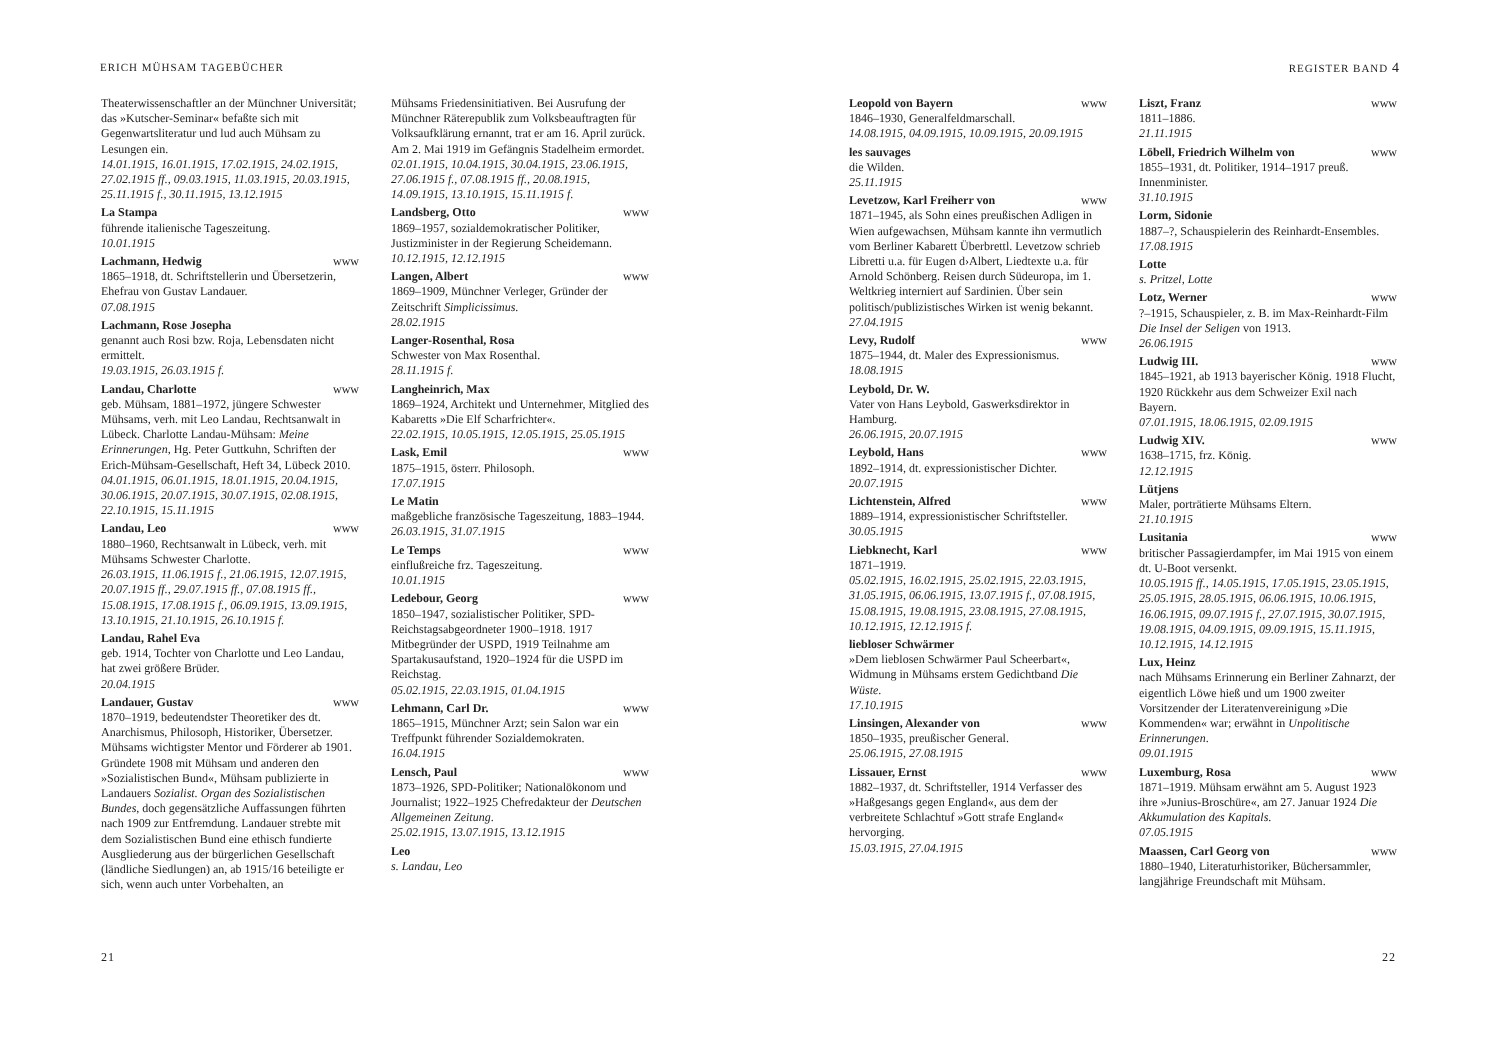ERICH MÜHSAM TAGEBÜCHER
Theaterwissenschaftler an der Münchner Universität; das »Kutscher-Seminar« befaßte sich mit Gegenwartsliteratur und lud auch Mühsam zu Lesungen ein.
14.01.1915, 16.01.1915, 17.02.1915, 24.02.1915, 27.02.1915 ff., 09.03.1915, 11.03.1915, 20.03.1915, 25.11.1915 f., 30.11.1915, 13.12.1915
La Stampa
führende italienische Tageszeitung.
10.01.1915
Lachmann, Hedwig www
1865–1918, dt. Schriftstellerin und Übersetzerin, Ehefrau von Gustav Landauer.
07.08.1915
Lachmann, Rose Josepha
genannt auch Rosi bzw. Roja, Lebensdaten nicht ermittelt.
19.03.1915, 26.03.1915 f.
Landau, Charlotte www
geb. Mühsam, 1881–1972, jüngere Schwester Mühsams, verh. mit Leo Landau, Rechtsanwalt in Lübeck. Charlotte Landau-Mühsam: Meine Erinnerungen, Hg. Peter Guttkuhn, Schriften der Erich-Mühsam-Gesellschaft, Heft 34, Lübeck 2010.
04.01.1915, 06.01.1915, 18.01.1915, 20.04.1915, 30.06.1915, 20.07.1915, 30.07.1915, 02.08.1915, 22.10.1915, 15.11.1915
Landau, Leo www
1880–1960, Rechtsanwalt in Lübeck, verh. mit Mühsams Schwester Charlotte.
26.03.1915, 11.06.1915 f., 21.06.1915, 12.07.1915, 20.07.1915 ff., 29.07.1915 ff., 07.08.1915 ff., 15.08.1915, 17.08.1915 f., 06.09.1915, 13.09.1915, 13.10.1915, 21.10.1915, 26.10.1915 f.
Landau, Rahel Eva
geb. 1914, Tochter von Charlotte und Leo Landau, hat zwei größere Brüder.
20.04.1915
Landauer, Gustav www
1870–1919, bedeutendster Theoretiker des dt. Anarchismus, Philosoph, Historiker, Übersetzer. Mühsams wichtigster Mentor und Förderer ab 1901. Gründete 1908 mit Mühsam und anderen den »Sozialistischen Bund«, Mühsam publizierte in Landauers Sozialist. Organ des Sozialistischen Bundes, doch gegensätzliche Auffassungen führten nach 1909 zur Entfremdung. Landauer strebte mit dem Sozialistischen Bund eine ethisch fundierte Ausgliederung aus der bürgerlichen Gesellschaft (ländliche Siedlungen) an, ab 1915/16 beteiligte er sich, wenn auch unter Vorbehalten, an
Mühsams Friedensinitiativen. Bei Ausrufung der Münchner Räterepublik zum Volksbeauftragten für Volksaufklärung ernannt, trat er am 16. April zurück. Am 2. Mai 1919 im Gefängnis Stadelheim ermordet.
02.01.1915, 10.04.1915, 30.04.1915, 23.06.1915, 27.06.1915 f., 07.08.1915 ff., 20.08.1915, 14.09.1915, 13.10.1915, 15.11.1915 f.
Landsberg, Otto www
1869–1957, sozialdemokratischer Politiker, Justizminister in der Regierung Scheidemann.
10.12.1915, 12.12.1915
Langen, Albert www
1869–1909, Münchner Verleger, Gründer der Zeitschrift Simplicissimus.
28.02.1915
Langer-Rosenthal, Rosa
Schwester von Max Rosenthal.
28.11.1915 f.
Langheinrich, Max
1869–1924, Architekt und Unternehmer, Mitglied des Kabaretts »Die Elf Scharfrichter«.
22.02.1915, 10.05.1915, 12.05.1915, 25.05.1915
Lask, Emil www
1875–1915, österr. Philosoph.
17.07.1915
Le Matin
maßgebliche französische Tageszeitung, 1883–1944.
26.03.1915, 31.07.1915
Le Temps www
einflußreiche frz. Tageszeitung.
10.01.1915
Ledebour, Georg www
1850–1947, sozialistischer Politiker, SPD-Reichstagsabgeordneter 1900–1918. 1917 Mitbegründer der USPD, 1919 Teilnahme am Spartakusaufstand, 1920–1924 für die USPD im Reichstag.
05.02.1915, 22.03.1915, 01.04.1915
Lehmann, Carl Dr. www
1865–1915, Münchner Arzt; sein Salon war ein Treffpunkt führender Sozialdemokraten.
16.04.1915
Lensch, Paul www
1873–1926, SPD-Politiker; Nationalökonom und Journalist; 1922–1925 Chefredakteur der Deutschen Allgemeinen Zeitung.
25.02.1915, 13.07.1915, 13.12.1915
Leo
s. Landau, Leo
21
REGISTER BAND 4
Leopold von Bayern www
1846–1930, Generalfeldmarschall.
14.08.1915, 04.09.1915, 10.09.1915, 20.09.1915
les sauvages
die Wilden.
25.11.1915
Levetzow, Karl Freiherr von www
1871–1945, als Sohn eines preußischen Adligen in Wien aufgewachsen, Mühsam kannte ihn vermutlich vom Berliner Kabarett Überbrettl. Levetzow schrieb Libretti u.a. für Eugen d›Albert, Liedtexte u.a. für Arnold Schönberg. Reisen durch Südeuropa, im 1. Weltkrieg interniert auf Sardinien. Über sein politisch/publizistisches Wirken ist wenig bekannt.
27.04.1915
Levy, Rudolf www
1875–1944, dt. Maler des Expressionismus.
18.08.1915
Leybold, Dr. W.
Vater von Hans Leybold, Gaswerksdirektor in Hamburg.
26.06.1915, 20.07.1915
Leybold, Hans www
1892–1914, dt. expressionistischer Dichter.
20.07.1915
Lichtenstein, Alfred www
1889–1914, expressionistischer Schriftsteller.
30.05.1915
Liebknecht, Karl www
1871–1919.
05.02.1915, 16.02.1915, 25.02.1915, 22.03.1915, 31.05.1915, 06.06.1915, 13.07.1915 f., 07.08.1915, 15.08.1915, 19.08.1915, 23.08.1915, 27.08.1915, 10.12.1915, 12.12.1915 f.
liebloser Schwärmer
»Dem lieblosen Schwärmer Paul Scheerbart«, Widmung in Mühsams erstem Gedichtband Die Wüste.
17.10.1915
Linsingen, Alexander von www
1850–1935, preußischer General.
25.06.1915, 27.08.1915
Lissauer, Ernst www
1882–1937, dt. Schriftsteller, 1914 Verfasser des »Haßgesangs gegen England«, aus dem der verbreitete Schlachtuf »Gott strafe England« hervorging.
15.03.1915, 27.04.1915
Liszt, Franz www
1811–1886.
21.11.1915
Löbell, Friedrich Wilhelm von www
1855–1931, dt. Politiker, 1914–1917 preuß. Innenminister.
31.10.1915
Lorm, Sidonie
1887–?, Schauspielerin des Reinhardt-Ensembles.
17.08.1915
Lotte
s. Pritzel, Lotte
Lotz, Werner www
?–1915, Schauspieler, z. B. im Max-Reinhardt-Film Die Insel der Seligen von 1913.
26.06.1915
Ludwig III. www
1845–1921, ab 1913 bayerischer König. 1918 Flucht, 1920 Rückkehr aus dem Schweizer Exil nach Bayern.
07.01.1915, 18.06.1915, 02.09.1915
Ludwig XIV. www
1638–1715, frz. König.
12.12.1915
Lütjens
Maler, porträtierte Mühsams Eltern.
21.10.1915
Lusitania www
britischer Passagierdampfer, im Mai 1915 von einem dt. U-Boot versenkt.
10.05.1915 ff., 14.05.1915, 17.05.1915, 23.05.1915, 25.05.1915, 28.05.1915, 06.06.1915, 10.06.1915, 16.06.1915, 09.07.1915 f., 27.07.1915, 30.07.1915, 19.08.1915, 04.09.1915, 09.09.1915, 15.11.1915, 10.12.1915, 14.12.1915
Lux, Heinz
nach Mühsams Erinnerung ein Berliner Zahnarzt, der eigentlich Löwe hieß und um 1900 zweiter Vorsitzender der Literatenvereinigung »Die Kommenden« war; erwähnt in Unpolitische Erinnerungen.
09.01.1915
Luxemburg, Rosa www
1871–1919. Mühsam erwähnt am 5. August 1923 ihre »Junius-Broschüre«, am 27. Januar 1924 Die Akkumulation des Kapitals.
07.05.1915
Maassen, Carl Georg von www
1880–1940, Literaturhistoriker, Büchersammler, langjährige Freundschaft mit Mühsam.
22